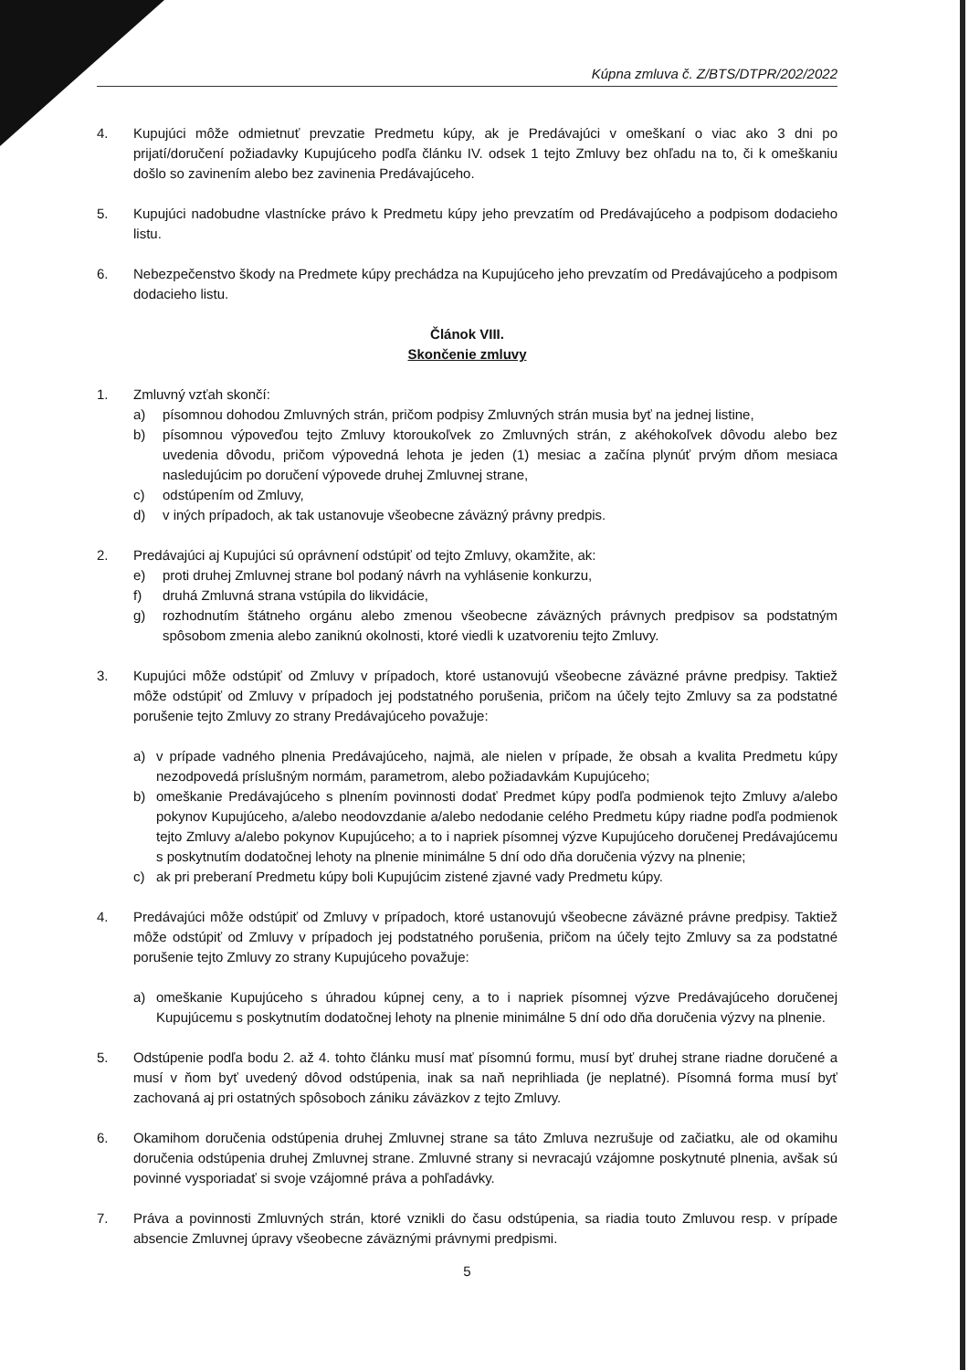Kúpna zmluva č. Z/BTS/DTPR/202/2022
4. Kupujúci môže odmietnuť prevzatie Predmetu kúpy, ak je Predávajúci v omeškaní o viac ako 3 dni po prijatí/doručení požiadavky Kupujúceho podľa článku IV. odsek 1 tejto Zmluvy bez ohľadu na to, či k omeškaniu došlo so zavinením alebo bez zavinenia Predávajúceho.
5. Kupujúci nadobudne vlastnícke právo k Predmetu kúpy jeho prevzatím od Predávajúceho a podpisom dodacieho listu.
6. Nebezpečenstvo škody na Predmete kúpy prechádza na Kupujúceho jeho prevzatím od Predávajúceho a podpisom dodacieho listu.
Článok VIII.
Skončenie zmluvy
1. Zmluvný vzťah skončí:
a) písomnou dohodou Zmluvných strán, pričom podpisy Zmluvných strán musia byť na jednej listine,
b) písomnou výpoveďou tejto Zmluvy ktoroukoľvek zo Zmluvných strán, z akéhokoľvek dôvodu alebo bez uvedenia dôvodu, pričom výpovedná lehota je jeden (1) mesiac a začína plynúť prvým dňom mesiaca nasledujúcim po doručení výpovede druhej Zmluvnej strane,
c) odstúpením od Zmluvy,
d) v iných prípadoch, ak tak ustanovuje všeobecne záväzný právny predpis.
2. Predávajúci aj Kupujúci sú oprávnení odstúpiť od tejto Zmluvy, okamžite, ak:
e) proti druhej Zmluvnej strane bol podaný návrh na vyhlásenie konkurzu,
f) druhá Zmluvná strana vstúpila do likvidácie,
g) rozhodnutím štátneho orgánu alebo zmenou všeobecne záväzných právnych predpisov sa podstatným spôsobom zmenia alebo zaniknú okolnosti, ktoré viedli k uzatvoreniu tejto Zmluvy.
3. Kupujúci môže odstúpiť od Zmluvy v prípadoch, ktoré ustanovujú všeobecne záväzné právne predpisy. Taktiež môže odstúpiť od Zmluvy v prípadoch jej podstatného porušenia, pričom na účely tejto Zmluvy sa za podstatné porušenie tejto Zmluvy zo strany Predávajúceho považuje:
a) v prípade vadného plnenia Predávajúceho, najmä, ale nielen v prípade, že obsah a kvalita Predmetu kúpy nezodpovedá príslušným normám, parametrom, alebo požiadavkám Kupujúceho;
b) omeškanie Predávajúceho s plnením povinnosti dodať Predmet kúpy podľa podmienok tejto Zmluvy a/alebo pokynov Kupujúceho, a/alebo neodovzdanie a/alebo nedodanie celého Predmetu kúpy riadne podľa podmienok tejto Zmluvy a/alebo pokynov Kupujúceho; a to i napriek písomnej výzve Kupujúceho doručenej Predávajúcemu s poskytnutím dodatočnej lehoty na plnenie minimálne 5 dní odo dňa doručenia výzvy na plnenie;
c) ak pri preberaní Predmetu kúpy boli Kupujúcim zistené zjavné vady Predmetu kúpy.
4. Predávajúci môže odstúpiť od Zmluvy v prípadoch, ktoré ustanovujú všeobecne záväzné právne predpisy. Taktiež môže odstúpiť od Zmluvy v prípadoch jej podstatného porušenia, pričom na účely tejto Zmluvy sa za podstatné porušenie tejto Zmluvy zo strany Kupujúceho považuje:
a) omeškanie Kupujúceho s úhradou kúpnej ceny, a to i napriek písomnej výzve Predávajúceho doručenej Kupujúcemu s poskytnutím dodatočnej lehoty na plnenie minimálne 5 dní odo dňa doručenia výzvy na plnenie.
5. Odstúpenie podľa bodu 2. až 4. tohto článku musí mať písomnú formu, musí byť druhej strane riadne doručené a musí v ňom byť uvedený dôvod odstúpenia, inak sa naň neprihliada (je neplatné). Písomná forma musí byť zachovaná aj pri ostatných spôsoboch zániku záväzkov z tejto Zmluvy.
6. Okamihom doručenia odstúpenia druhej Zmluvnej strane sa táto Zmluva nezrušuje od začiatku, ale od okamihu doručenia odstúpenia druhej Zmluvnej strane. Zmluvné strany si nevracajú vzájomne poskytnuté plnenia, avšak sú povinné vysporiadať si svoje vzájomné práva a pohľadávky.
7. Práva a povinnosti Zmluvných strán, ktoré vznikli do času odstúpenia, sa riadia touto Zmluvou resp. v prípade absencie Zmluvnej úpravy všeobecne záväznými právnymi predpismi.
5